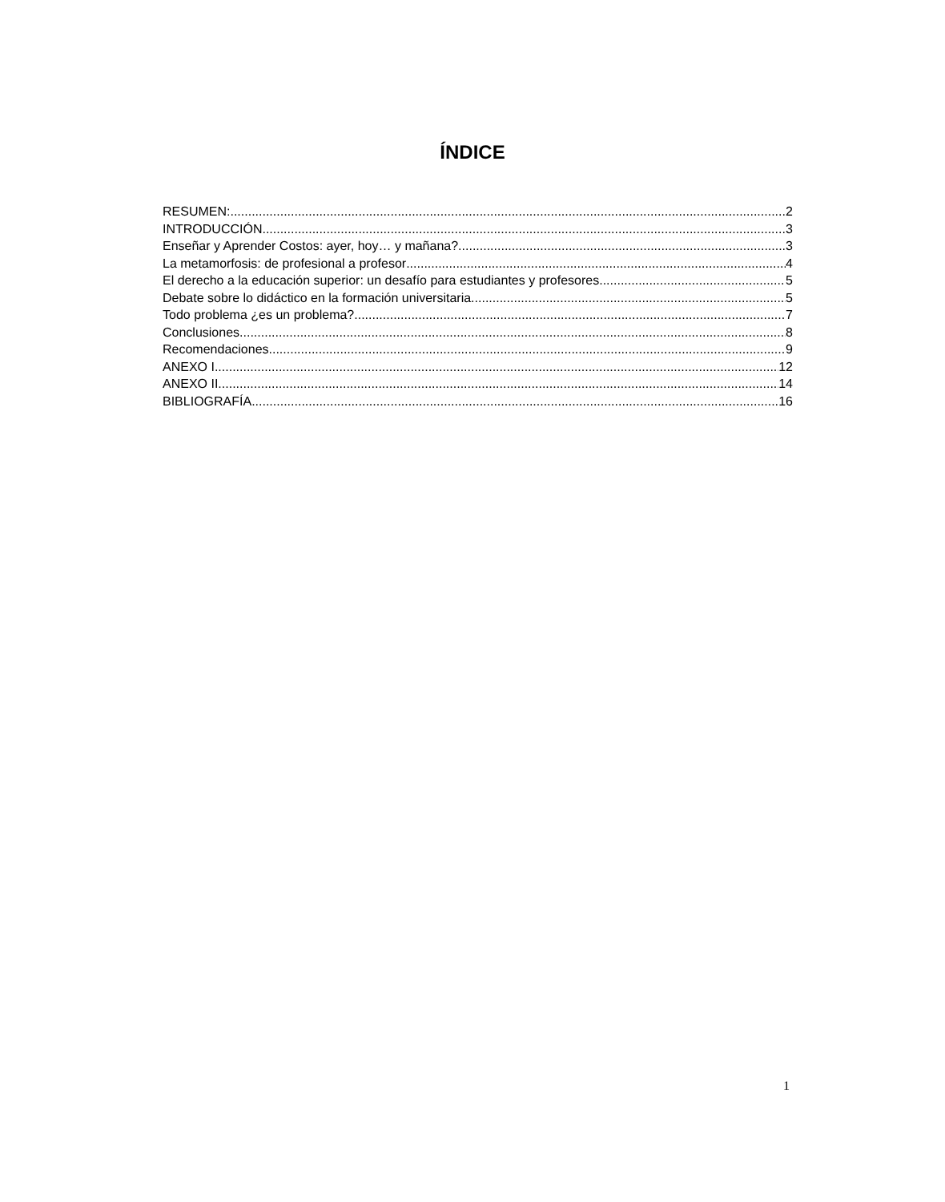ÍNDICE
RESUMEN: 2
INTRODUCCIÓN 3
Enseñar y Aprender Costos: ayer, hoy… y mañana? 3
La metamorfosis: de profesional a profesor 4
El derecho a la educación superior: un desafío para estudiantes y profesores. 5
Debate sobre lo didáctico en la formación universitaria. 5
Todo problema ¿es un problema? 7
Conclusiones 8
Recomendaciones 9
ANEXO I 12
ANEXO II 14
BIBLIOGRAFÍA 16
1